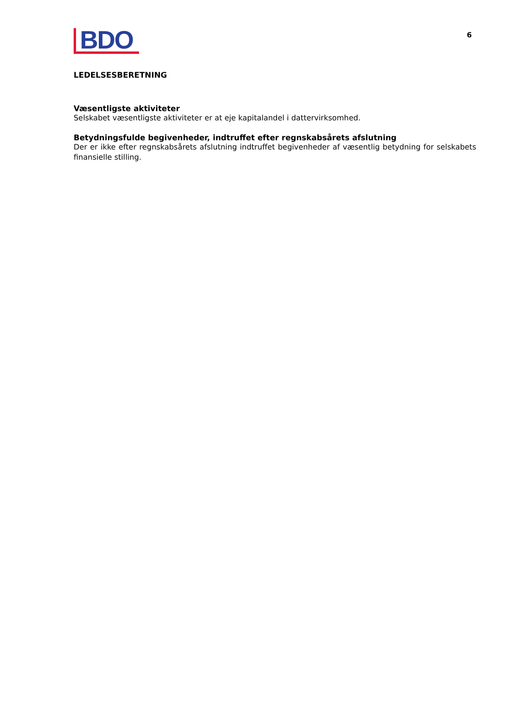BDO
6
LEDELSESBERETNING
Væsentligste aktiviteter
Selskabet væsentligste aktiviteter er at eje kapitalandel i dattervirksomhed.
Betydningsfulde begivenheder, indtruffet efter regnskabsårets afslutning
Der er ikke efter regnskabsårets afslutning indtruffet begivenheder af væsentlig betydning for selskabets finansielle stilling.